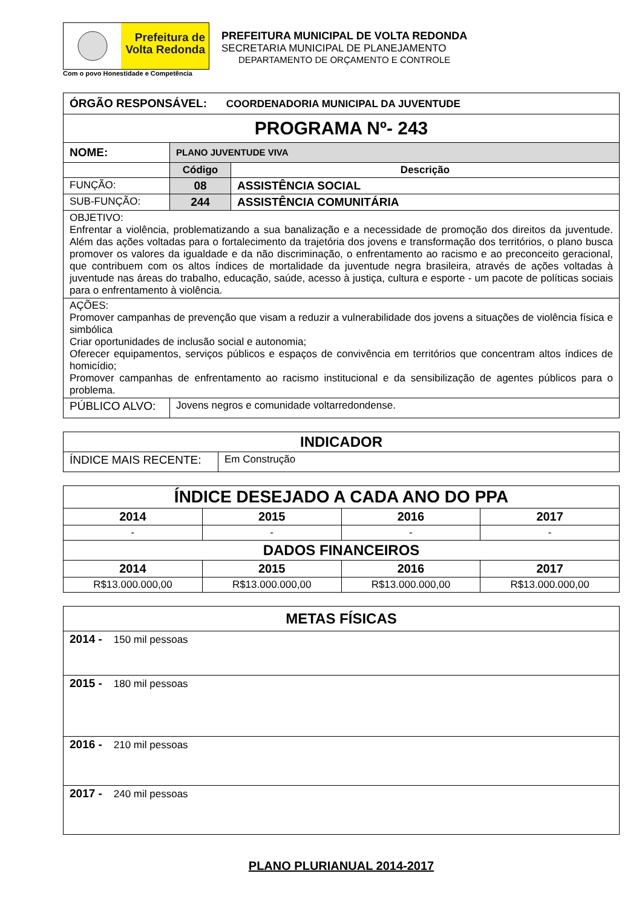Prefeitura de
Volta Redonda
Com o povo Honestidade e Competência
PREFEITURA MUNICIPAL DE VOLTA REDONDA
SECRETARIA MUNICIPAL DE PLANEJAMENTO
DEPARTAMENTO DE ORÇAMENTO E CONTROLE
| ÓRGÃO RESPONSÁVEL: COORDENADORIA MUNICIPAL DA JUVENTUDE | | |
| PROGRAMA Nº- 243 | | |
| NOME: | PLANO JUVENTUDE VIVA | |
| | Código | Descrição |
| FUNÇÃO: | 08 | ASSISTÊNCIA SOCIAL |
| SUB-FUNÇÃO: | 244 | ASSISTÊNCIA COMUNITÁRIA |
| OBJETIVO: Enfrentar a violência, problematizando a sua banalização e a necessidade de promoção dos direitos da juventude. Além das ações voltadas para o fortalecimento da trajetória dos jovens e transformação dos territórios, o plano busca promover os valores da igualdade e da não discriminação, o enfrentamento ao racismo e ao preconceito geracional, que contribuem com os altos índices de mortalidade da juventude negra brasileira, através de ações voltadas à juventude nas áreas do trabalho, educação, saúde, acesso à justiça, cultura e esporte - um pacote de políticas sociais para o enfrentamento à violência. | | |
| AÇÕES: Promover campanhas de prevenção que visam a reduzir a vulnerabilidade dos jovens a situações de violência física e simbólica Criar oportunidades de inclusão social e autonomia; Oferecer equipamentos, serviços públicos e espaços de convivência em territórios que concentram altos índices de homicídio; Promover campanhas de enfrentamento ao racismo institucional e da sensibilização de agentes públicos para o problema. | | |
| PÚBLICO ALVO: | Jovens negros e comunidade voltarredondense. | |
| INDICADOR | |
| ÍNDICE MAIS RECENTE: | Em Construção |
| ÍNDICE DESEJADO A CADA ANO DO PPA | | | |
| 2014 | 2015 | 2016 | 2017 |
| - | - | - | - |
| DADOS FINANCEIROS | | | |
| 2014 | 2015 | 2016 | 2017 |
| R$13.000.000,00 | R$13.000.000,00 | R$13.000.000,00 | R$13.000.000,00 |
| METAS FÍSICAS |
| 2014 - 150 mil pessoas |
| 2015 - 180 mil pessoas |
| 2016 - 210 mil pessoas |
| 2017 - 240 mil pessoas |
PLANO PLURIANUAL 2014-2017